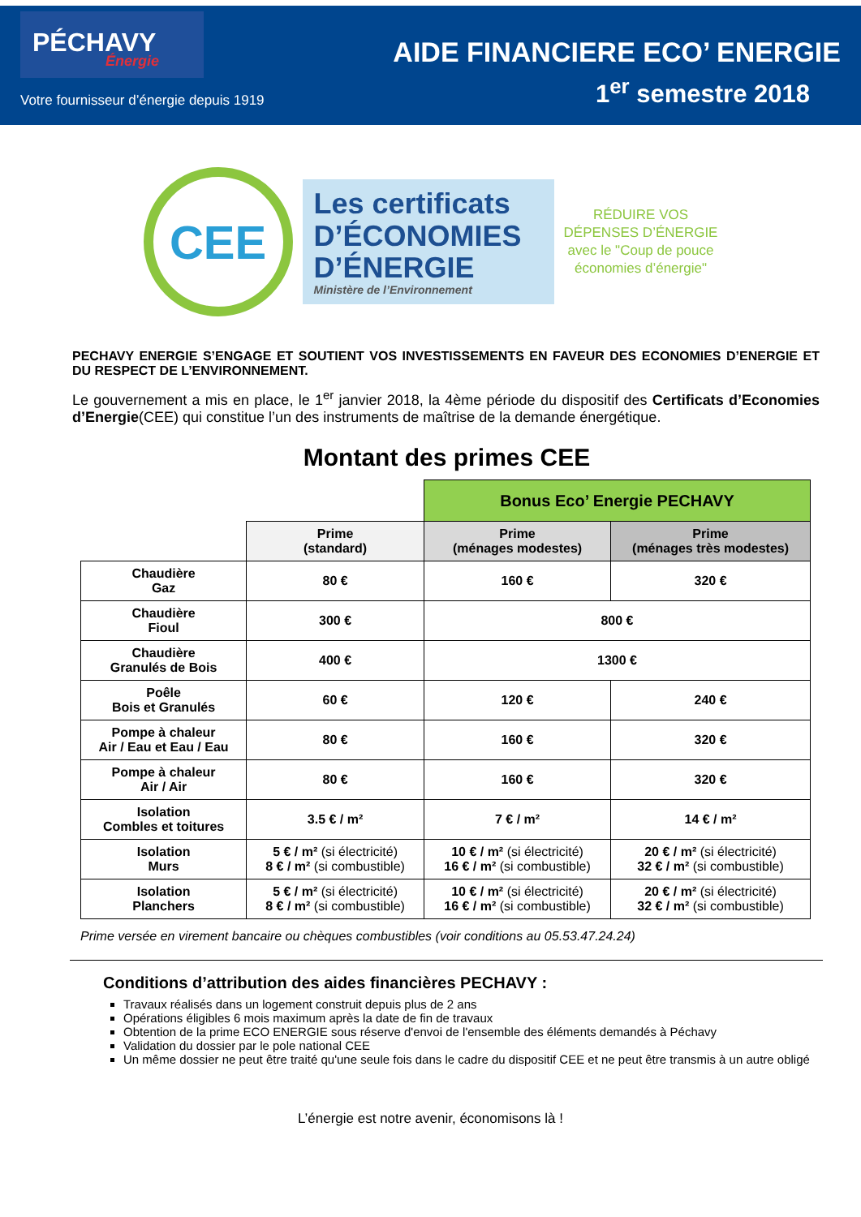PÉCHAVY
Énergie
Votre fournisseur d’énergie depuis 1919
AIDE FINANCIERE ECO’ ENERGIE
1<sup>er</sup> semestre 2018
CEE
Les certificats
D’ÉCONOMIES
D’ÉNERGIE
Ministère de l’Environnement
RÉDUIRE VOS
DÉPENSES D’ÉNERGIE
avec le "Coup de pouce
économies d’énergie"
PECHAVY ENERGIE S’ENGAGE ET SOUTIENT VOS INVESTISSEMENTS EN FAVEUR DES ECONOMIES D’ENERGIE ET DU RESPECT DE L’ENVIRONNEMENT.
Le gouvernement a mis en place, le 1<sup>er</sup> janvier 2018, la 4ème période du dispositif des Certificats d’Economies d’Energie(CEE) qui constitue l’un des instruments de maîtrise de la demande énergétique.
Montant des primes CEE
| | | Bonus Eco’ Energie PECHAVY | |
| | Prime (standard) | Prime (ménages modestes) | Prime (ménages très modestes) |
| Chaudière Gaz | 80 € | 160 € | 320 € |
| Chaudière Fioul | 300 € | 800 € | |
| Chaudière Granulés de Bois | 400 € | 1300 € | |
| Poêle Bois et Granulés | 60 € | 120 € | 240 € |
| Pompe à chaleur Air / Eau et Eau / Eau | 80 € | 160 € | 320 € |
| Pompe à chaleur Air / Air | 80 € | 160 € | 320 € |
| Isolation Combles et toitures | 3.5 € / m² | 7 € / m² | 14 € / m² |
| Isolation Murs | 5 € / m² (si électricité) 8 € / m² (si combustible) | 10 € / m² (si électricité) 16 € / m² (si combustible) | 20 € / m² (si électricité) 32 € / m² (si combustible) |
| Isolation Planchers | 5 € / m² (si électricité) 8 € / m² (si combustible) | 10 € / m² (si électricité) 16 € / m² (si combustible) | 20 € / m² (si électricité) 32 € / m² (si combustible) |
Prime versée en virement bancaire ou chèques combustibles (voir conditions au 05.53.47.24.24)
Conditions d’attribution des aides financières PECHAVY :
Travaux réalisés dans un logement construit depuis plus de 2 ans
Opérations éligibles 6 mois maximum après la date de fin de travaux
Obtention de la prime ECO ENERGIE sous réserve d'envoi de l'ensemble des éléments demandés à Péchavy
Validation du dossier par le pole national CEE
Un même dossier ne peut être traité qu'une seule fois dans le cadre du dispositif CEE et ne peut être transmis à un autre obligé
L’énergie est notre avenir, économisons là !